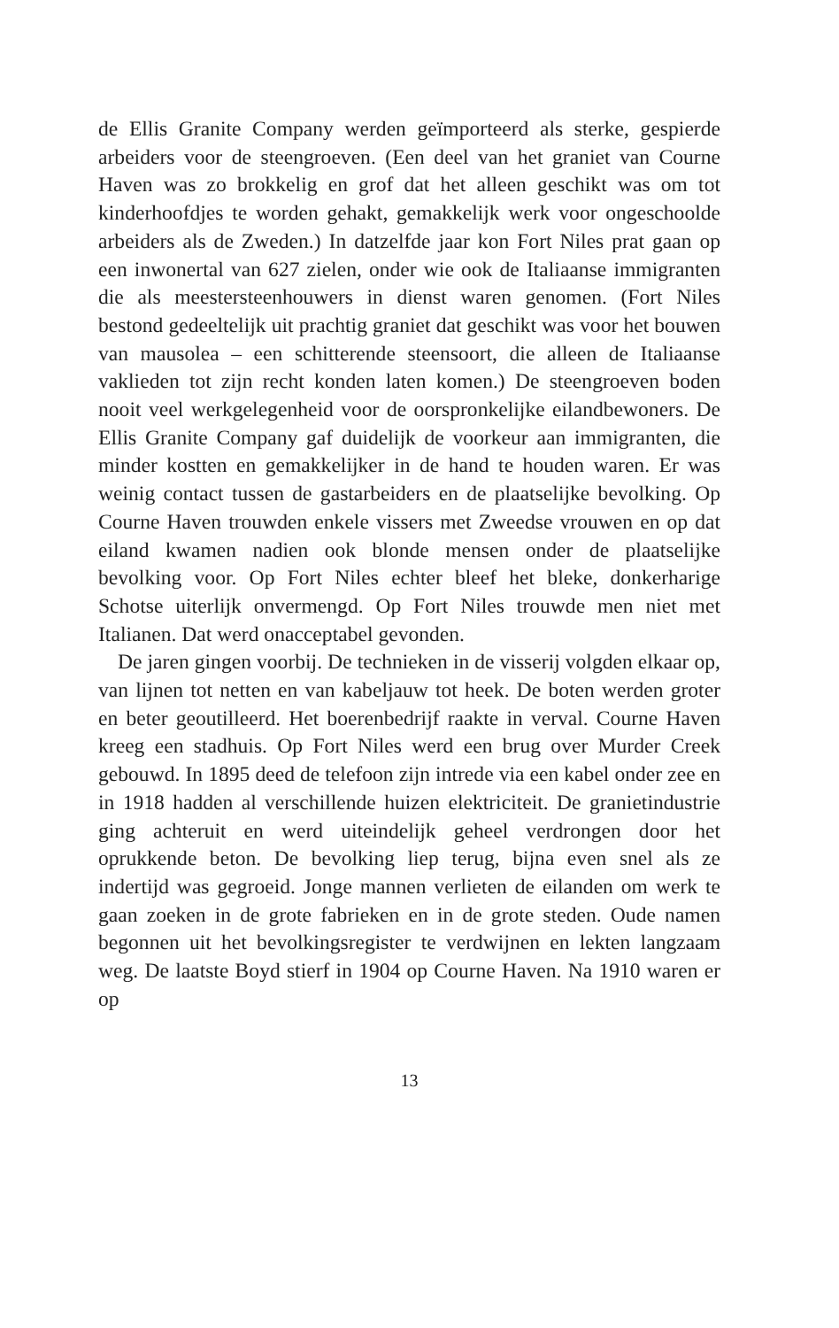de Ellis Granite Company werden geïmporteerd als sterke, gespierde arbeiders voor de steengroeven. (Een deel van het graniet van Courne Haven was zo brokkelig en grof dat het alleen geschikt was om tot kinderhoofdjes te worden gehakt, gemakkelijk werk voor ongeschoolde arbeiders als de Zweden.) In datzelfde jaar kon Fort Niles prat gaan op een inwonertal van 627 zielen, onder wie ook de Italiaanse immigranten die als meestersteenhouwers in dienst waren genomen. (Fort Niles bestond gedeeltelijk uit prachtig graniet dat geschikt was voor het bouwen van mausolea – een schitterende steensoort, die alleen de Italiaanse vaklieden tot zijn recht konden laten komen.) De steengroeven boden nooit veel werkgelegenheid voor de oorspronkelijke eilandbewoners. De Ellis Granite Company gaf duidelijk de voorkeur aan immigranten, die minder kostten en gemakkelijker in de hand te houden waren. Er was weinig contact tussen de gastarbeiders en de plaatselijke bevolking. Op Courne Haven trouwden enkele vissers met Zweedse vrouwen en op dat eiland kwamen nadien ook blonde mensen onder de plaatselijke bevolking voor. Op Fort Niles echter bleef het bleke, donkerharige Schotse uiterlijk onvermengd. Op Fort Niles trouwde men niet met Italianen. Dat werd onacceptabel gevonden.
De jaren gingen voorbij. De technieken in de visserij volgden elkaar op, van lijnen tot netten en van kabeljauw tot heek. De boten werden groter en beter geoutilleerd. Het boerenbedrijf raakte in verval. Courne Haven kreeg een stadhuis. Op Fort Niles werd een brug over Murder Creek gebouwd. In 1895 deed de telefoon zijn intrede via een kabel onder zee en in 1918 hadden al verschillende huizen elektriciteit. De granietindustrie ging achteruit en werd uiteindelijk geheel verdrongen door het oprukkende beton. De bevolking liep terug, bijna even snel als ze indertijd was gegroeid. Jonge mannen verlieten de eilanden om werk te gaan zoeken in de grote fabrieken en in de grote steden. Oude namen begonnen uit het bevolkingsregister te verdwijnen en lekten langzaam weg. De laatste Boyd stierf in 1904 op Courne Haven. Na 1910 waren er op
13